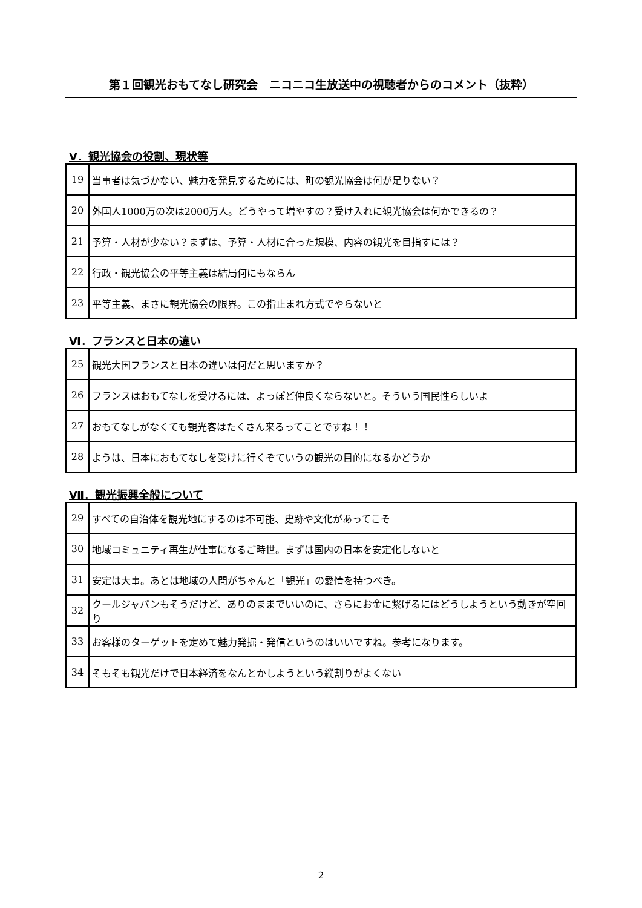第１回観光おもてなし研究会　ニコニコ生放送中の視聴者からのコメント（抜粋）
Ⅴ．観光協会の役割、現状等
| 19 | 当事者は気づかない、魅力を発見するためには、町の観光協会は何が足りない？ |
| 20 | 外国人1000万の次は2000万人。どうやって増やすの？受け入れに観光協会は何かできるの？ |
| 21 | 予算・人材が少ない？まずは、予算・人材に合った規模、内容の観光を目指すには？ |
| 22 | 行政・観光協会の平等主義は結局何にもならん |
| 23 | 平等主義、まさに観光協会の限界。この指止まれ方式でやらないと |
Ⅵ．フランスと日本の違い
| 25 | 観光大国フランスと日本の違いは何だと思いますか？ |
| 26 | フランスはおもてなしを受けるには、よっぽど仲良くならないと。そういう国民性らしいよ |
| 27 | おもてなしがなくても観光客はたくさん来るってことですね！！ |
| 28 | ようは、日本におもてなしを受けに行くぞていうの観光の目的になるかどうか |
Ⅶ．観光振興全般について
| 29 | すべての自治体を観光地にするのは不可能、史跡や文化があってこそ |
| 30 | 地域コミュニティ再生が仕事になるご時世。まずは国内の日本を安定化しないと |
| 31 | 安定は大事。あとは地域の人間がちゃんと「観光」の愛情を持つべき。 |
| 32 | クールジャパンもそうだけど、ありのままでいいのに、さらにお金に繋げるにはどうしようという動きが空回り |
| 33 | お客様のターゲットを定めて魅力発掘・発信というのはいいですね。参考になります。 |
| 34 | そもそも観光だけで日本経済をなんとかしようという縦割りがよくない |
2